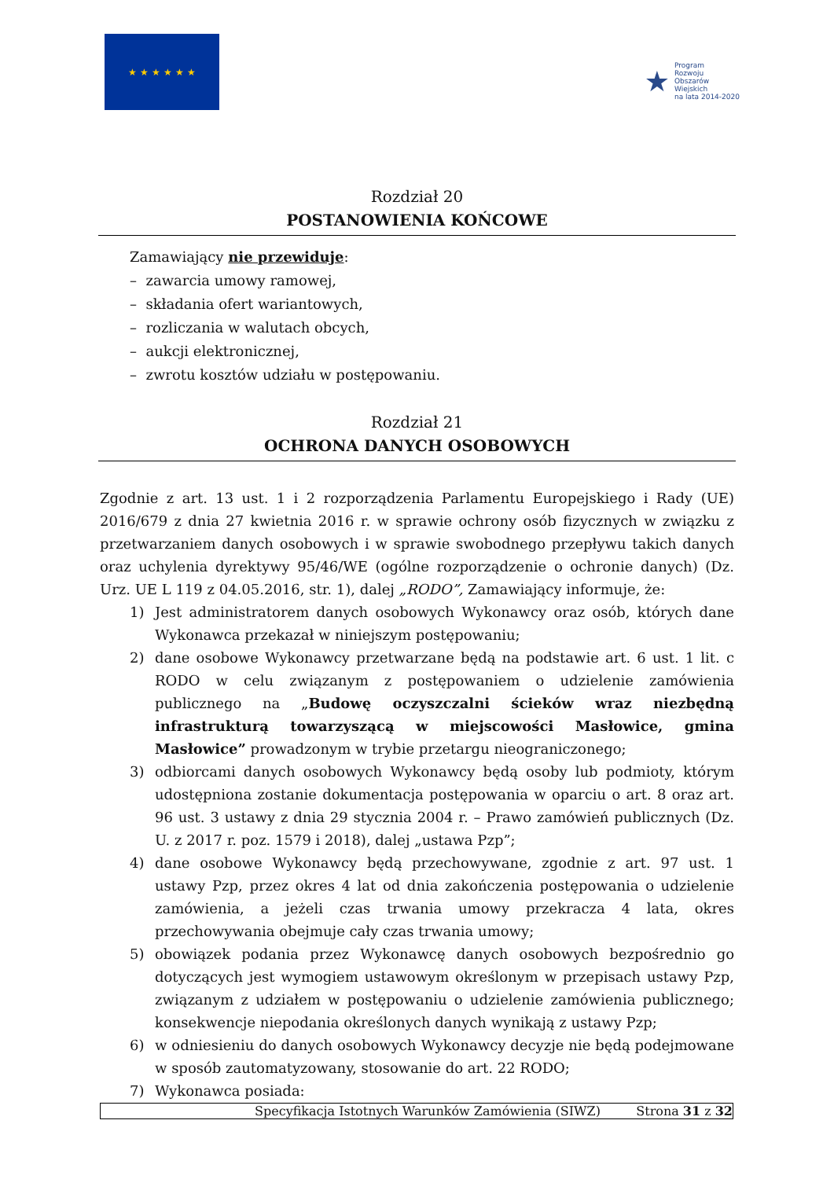★ ★ ★ ★ ★ ★
★ Program
Rozwoju
Obszarów
Wiejskich
na lata 2014-2020
Rozdział 20
POSTANOWIENIA KOŃCOWE
Zamawiający nie przewiduje:
– zawarcia umowy ramowej,
– składania ofert wariantowych,
– rozliczania w walutach obcych,
– aukcji elektronicznej,
– zwrotu kosztów udziału w postępowaniu.
Rozdział 21
OCHRONA DANYCH OSOBOWYCH
Zgodnie z art. 13 ust. 1 i 2 rozporządzenia Parlamentu Europejskiego i Rady (UE) 2016/679 z dnia 27 kwietnia 2016 r. w sprawie ochrony osób fizycznych w związku z przetwarzaniem danych osobowych i w sprawie swobodnego przepływu takich danych oraz uchylenia dyrektywy 95/46/WE (ogólne rozporządzenie o ochronie danych) (Dz. Urz. UE L 119 z 04.05.2016, str. 1), dalej „RODO”, Zamawiający informuje, że:
1) Jest administratorem danych osobowych Wykonawcy oraz osób, których dane Wykonawca przekazał w niniejszym postępowaniu;
2) dane osobowe Wykonawcy przetwarzane będą na podstawie art. 6 ust. 1 lit. c RODO w celu związanym z postępowaniem o udzielenie zamówienia publicznego na „Budowę oczyszczalni ścieków wraz niezbędną infrastrukturą towarzyszącą w miejscowości Masłowice, gmina Masłowice” prowadzonym w trybie przetargu nieograniczonego;
3) odbiorcami danych osobowych Wykonawcy będą osoby lub podmioty, którym udostępniona zostanie dokumentacja postępowania w oparciu o art. 8 oraz art. 96 ust. 3 ustawy z dnia 29 stycznia 2004 r. – Prawo zamówień publicznych (Dz. U. z 2017 r. poz. 1579 i 2018), dalej „ustawa Pzp”;
4) dane osobowe Wykonawcy będą przechowywane, zgodnie z art. 97 ust. 1 ustawy Pzp, przez okres 4 lat od dnia zakończenia postępowania o udzielenie zamówienia, a jeżeli czas trwania umowy przekracza 4 lata, okres przechowywania obejmuje cały czas trwania umowy;
5) obowiązek podania przez Wykonawcę danych osobowych bezpośrednio go dotyczących jest wymogiem ustawowym określonym w przepisach ustawy Pzp, związanym z udziałem w postępowaniu o udzielenie zamówienia publicznego; konsekwencje niepodania określonych danych wynikają z ustawy Pzp;
6) w odniesieniu do danych osobowych Wykonawcy decyzje nie będą podejmowane w sposób zautomatyzowany, stosowanie do art. 22 RODO;
7) Wykonawca posiada:
Specyfikacja Istotnych Warunków Zamówienia (SIWZ) Strona 31 z 32